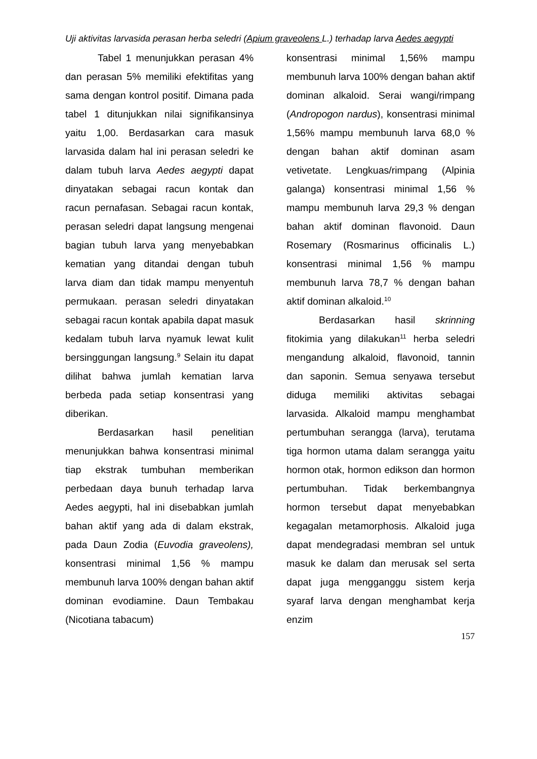Uji aktivitas larvasida perasan herba seledri (Apium graveolens L.) terhadap larva Aedes aegypti
Tabel 1 menunjukkan perasan 4% dan perasan 5% memiliki efektifitas yang sama dengan kontrol positif. Dimana pada tabel 1 ditunjukkan nilai signifikansinya yaitu 1,00. Berdasarkan cara masuk larvasida dalam hal ini perasan seledri ke dalam tubuh larva Aedes aegypti dapat dinyatakan sebagai racun kontak dan racun pernafasan. Sebagai racun kontak, perasan seledri dapat langsung mengenai bagian tubuh larva yang menyebabkan kematian yang ditandai dengan tubuh larva diam dan tidak mampu menyentuh permukaan. perasan seledri dinyatakan sebagai racun kontak apabila dapat masuk kedalam tubuh larva nyamuk lewat kulit bersinggungan langsung.<sup>9</sup> Selain itu dapat dilihat bahwa jumlah kematian larva berbeda pada setiap konsentrasi yang diberikan.
Berdasarkan hasil penelitian menunjukkan bahwa konsentrasi minimal tiap ekstrak tumbuhan memberikan perbedaan daya bunuh terhadap larva Aedes aegypti, hal ini disebabkan jumlah bahan aktif yang ada di dalam ekstrak, pada Daun Zodia (Euvodia graveolens), konsentrasi minimal 1,56 % mampu membunuh larva 100% dengan bahan aktif dominan evodiamine. Daun Tembakau (Nicotiana tabacum)
konsentrasi minimal 1,56% mampu membunuh larva 100% dengan bahan aktif dominan alkaloid. Serai wangi/rimpang (Andropogon nardus), konsentrasi minimal 1,56% mampu membunuh larva 68,0 % dengan bahan aktif dominan asam vetivetate. Lengkuas/rimpang (Alpinia galanga) konsentrasi minimal 1,56 % mampu membunuh larva 29,3 % dengan bahan aktif dominan flavonoid. Daun Rosemary (Rosmarinus officinalis L.) konsentrasi minimal 1,56 % mampu membunuh larva 78,7 % dengan bahan aktif dominan alkaloid.<sup>10</sup>
Berdasarkan hasil skrinning fitokimia yang dilakukan<sup>11</sup> herba seledri mengandung alkaloid, flavonoid, tannin dan saponin. Semua senyawa tersebut diduga memiliki aktivitas sebagai larvasida. Alkaloid mampu menghambat pertumbuhan serangga (larva), terutama tiga hormon utama dalam serangga yaitu hormon otak, hormon edikson dan hormon pertumbuhan. Tidak berkembangnya hormon tersebut dapat menyebabkan kegagalan metamorphosis. Alkaloid juga dapat mendegradasi membran sel untuk masuk ke dalam dan merusak sel serta dapat juga mengganggu sistem kerja syaraf larva dengan menghambat kerja enzim
157